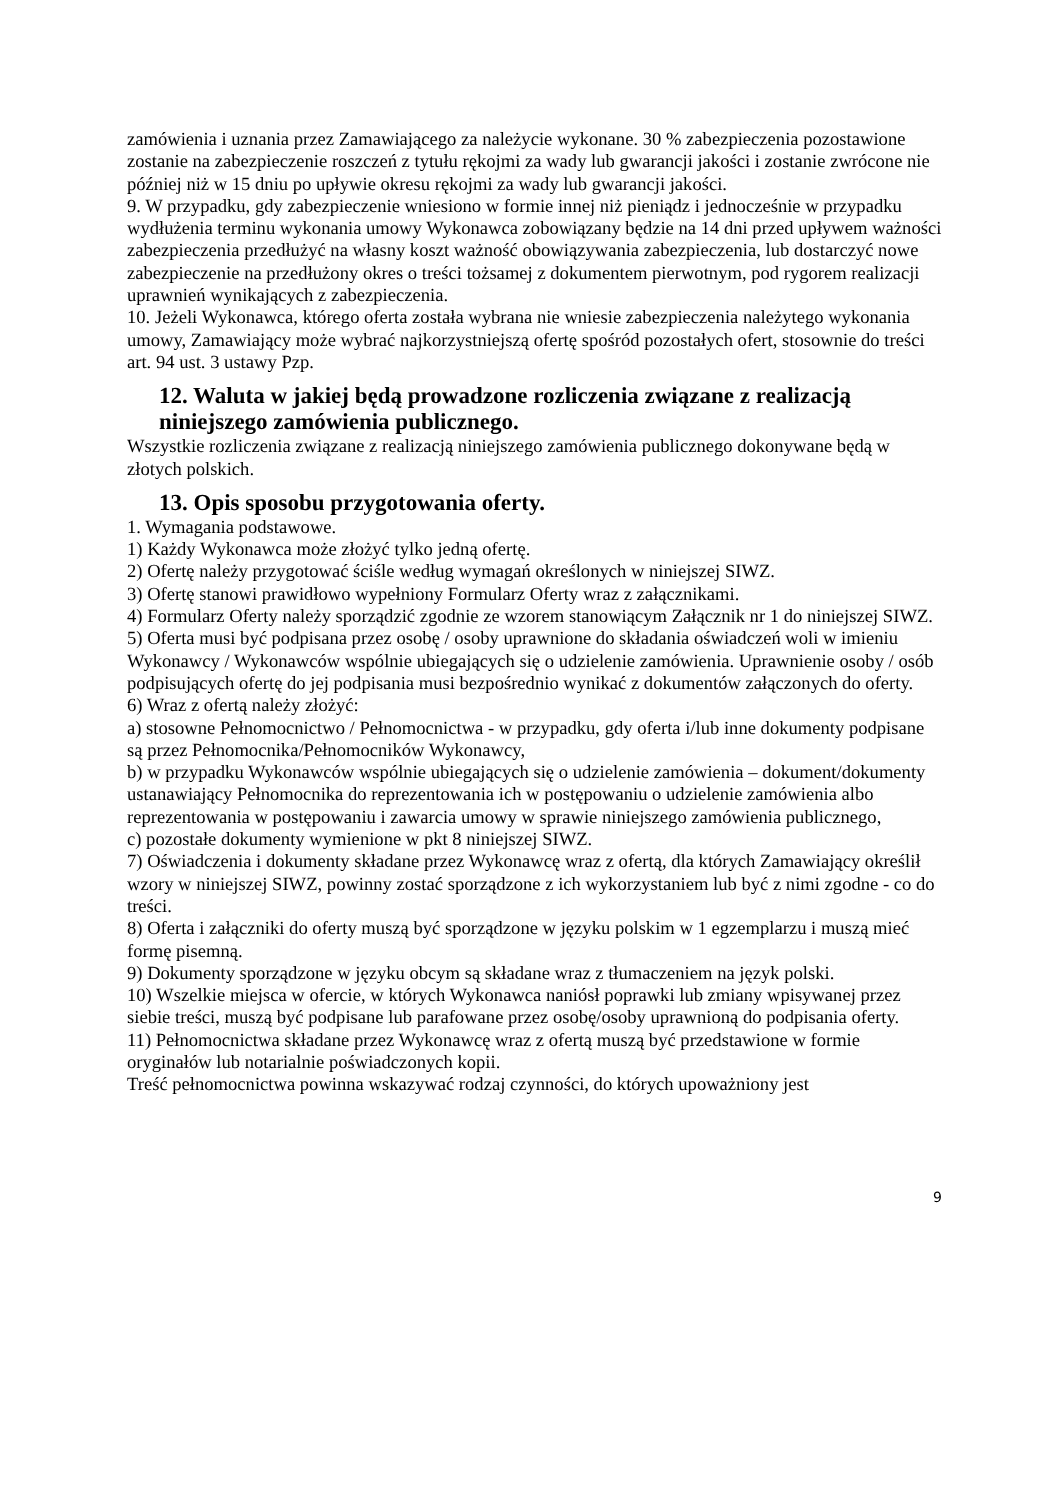zamówienia i uznania przez Zamawiającego za należycie wykonane. 30 % zabezpieczenia pozostawione zostanie na zabezpieczenie roszczeń z tytułu rękojmi za wady lub gwarancji jakości i zostanie zwrócone nie później niż w 15 dniu po upływie okresu rękojmi za wady lub gwarancji jakości.
9. W przypadku, gdy zabezpieczenie wniesiono w formie innej niż pieniądz i jednocześnie w przypadku wydłużenia terminu wykonania umowy Wykonawca zobowiązany będzie na 14 dni przed upływem ważności zabezpieczenia przedłużyć na własny koszt ważność obowiązywania zabezpieczenia, lub dostarczyć nowe zabezpieczenie na przedłużony okres o treści tożsamej z dokumentem pierwotnym, pod rygorem realizacji uprawnień wynikających z zabezpieczenia.
10. Jeżeli Wykonawca, którego oferta została wybrana nie wniesie zabezpieczenia należytego wykonania umowy, Zamawiający może wybrać najkorzystniejszą ofertę spośród pozostałych ofert, stosownie do treści art. 94 ust. 3 ustawy Pzp.
12. Waluta w jakiej będą prowadzone rozliczenia związane z realizacją niniejszego zamówienia publicznego.
Wszystkie rozliczenia związane z realizacją niniejszego zamówienia publicznego dokonywane będą w złotych polskich.
13. Opis sposobu przygotowania oferty.
1. Wymagania podstawowe.
1) Każdy Wykonawca może złożyć tylko jedną ofertę.
2) Ofertę należy przygotować ściśle według wymagań określonych w niniejszej SIWZ.
3) Ofertę stanowi prawidłowo wypełniony Formularz Oferty wraz z załącznikami.
4) Formularz Oferty należy sporządzić zgodnie ze wzorem stanowiącym Załącznik nr 1 do niniejszej SIWZ.
5) Oferta musi być podpisana przez osobę / osoby uprawnione do składania oświadczeń woli w imieniu Wykonawcy / Wykonawców wspólnie ubiegających się o udzielenie zamówienia. Uprawnienie osoby / osób podpisujących ofertę do jej podpisania musi bezpośrednio wynikać z dokumentów załączonych do oferty.
6) Wraz z ofertą należy złożyć:
a) stosowne Pełnomocnictwo / Pełnomocnictwa - w przypadku, gdy oferta i/lub inne dokumenty podpisane są przez Pełnomocnika/Pełnomocników Wykonawcy,
b) w przypadku Wykonawców wspólnie ubiegających się o udzielenie zamówienia – dokument/dokumenty ustanawiający Pełnomocnika do reprezentowania ich w postępowaniu o udzielenie zamówienia albo reprezentowania w postępowaniu i zawarcia umowy w sprawie niniejszego zamówienia publicznego,
c) pozostałe dokumenty wymienione w pkt 8 niniejszej SIWZ.
7) Oświadczenia i dokumenty składane przez Wykonawcę wraz z ofertą, dla których Zamawiający określił wzory w niniejszej SIWZ, powinny zostać sporządzone z ich wykorzystaniem lub być z nimi zgodne - co do treści.
8) Oferta i załączniki do oferty muszą być sporządzone w języku polskim w 1 egzemplarzu i muszą mieć formę pisemną.
9) Dokumenty sporządzone w języku obcym są składane wraz z tłumaczeniem na język polski.
10) Wszelkie miejsca w ofercie, w których Wykonawca naniósł poprawki lub zmiany wpisywanej przez siebie treści, muszą być podpisane lub parafowane przez osobę/osoby uprawnioną do podpisania oferty.
11) Pełnomocnictwa składane przez Wykonawcę wraz z ofertą muszą być przedstawione w formie oryginałów lub notarialnie poświadczonych kopii.
Treść pełnomocnictwa powinna wskazywać rodzaj czynności, do których upoważniony jest
9